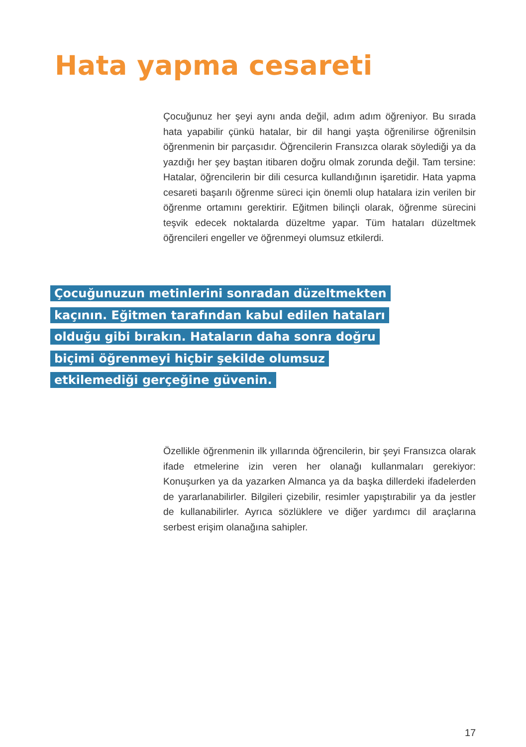Hata yapma cesareti
Çocuğunuz her şeyi aynı anda değil, adım adım öğreniyor. Bu sırada hata yapabilir çünkü hatalar, bir dil hangi yaşta öğrenilirse öğrenilsin öğrenmenin bir parçasıdır. Öğrencilerin Fransızca olarak söylediği ya da yazdığı her şey baştan itibaren doğru olmak zorunda değil. Tam tersine: Hatalar, öğrencilerin bir dili cesurca kullandığının işaretidir. Hata yapma cesareti başarılı öğrenme süreci için önemli olup hatalara izin verilen bir öğrenme ortamını gerektirir. Eğitmen bilinçli olarak, öğrenme sürecini teşvik edecek noktalarda düzeltme yapar. Tüm hataları düzeltmek öğrencileri engeller ve öğrenmeyi olumsuz etkilerdi.
Çocuğunuzun metinlerini sonradan düzeltmekten kaçının. Eğitmen tarafından kabul edilen hataları olduğu gibi bırakın. Hataların daha sonra doğru biçimi öğrenmeyi hiçbir şekilde olumsuz etkilemediği gerçeğine güvenin.
Özellikle öğrenmenin ilk yıllarında öğrencilerin, bir şeyi Fransızca olarak ifade etmelerine izin veren her olanağı kullanmaları gerekiyor: Konuşurken ya da yazarken Almanca ya da başka dillerdeki ifadelerden de yararlanabilirler. Bilgileri çizebilir, resimler yapıştırabilir ya da jestler de kullanabilirler. Ayrıca sözlüklere ve diğer yardımcı dil araçlarına serbest erişim olanağına sahipler.
17